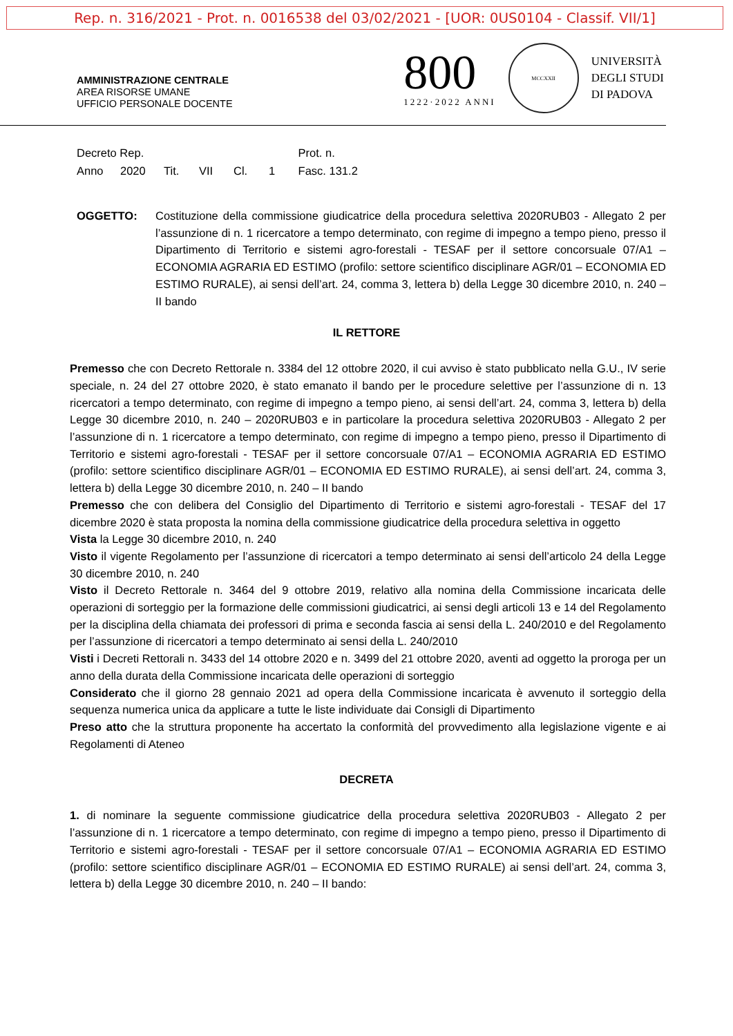Rep. n. 316/2021 - Prot. n. 0016538 del 03/02/2021 - [UOR: 0US0104 - Classif. VII/1]
AMMINISTRAZIONE CENTRALE
AREA RISORSE UMANE
UFFICIO PERSONALE DOCENTE
800
1222·2022 ANNI
MCCXXII
UNIVERSITÀ
DEGLI STUDI
DI PADOVA
Decreto Rep. Prot. n.
Anno 2020 Tit. VII Cl. 1 Fasc. 131.2
OGGETTO: Costituzione della commissione giudicatrice della procedura selettiva 2020RUB03 - Allegato 2 per l’assunzione di n. 1 ricercatore a tempo determinato, con regime di impegno a tempo pieno, presso il Dipartimento di Territorio e sistemi agro-forestali - TESAF per il settore concorsuale 07/A1 – ECONOMIA AGRARIA ED ESTIMO (profilo: settore scientifico disciplinare AGR/01 – ECONOMIA ED ESTIMO RURALE), ai sensi dell’art. 24, comma 3, lettera b) della Legge 30 dicembre 2010, n. 240 – II bando
IL RETTORE
Premesso che con Decreto Rettorale n. 3384 del 12 ottobre 2020, il cui avviso è stato pubblicato nella G.U., IV serie speciale, n. 24 del 27 ottobre 2020, è stato emanato il bando per le procedure selettive per l’assunzione di n. 13 ricercatori a tempo determinato, con regime di impegno a tempo pieno, ai sensi dell’art. 24, comma 3, lettera b) della Legge 30 dicembre 2010, n. 240 – 2020RUB03 e in particolare la procedura selettiva 2020RUB03 - Allegato 2 per l’assunzione di n. 1 ricercatore a tempo determinato, con regime di impegno a tempo pieno, presso il Dipartimento di Territorio e sistemi agro-forestali - TESAF per il settore concorsuale 07/A1 – ECONOMIA AGRARIA ED ESTIMO (profilo: settore scientifico disciplinare AGR/01 – ECONOMIA ED ESTIMO RURALE), ai sensi dell’art. 24, comma 3, lettera b) della Legge 30 dicembre 2010, n. 240 – II bando
Premesso che con delibera del Consiglio del Dipartimento di Territorio e sistemi agro-forestali - TESAF del 17 dicembre 2020 è stata proposta la nomina della commissione giudicatrice della procedura selettiva in oggetto
Vista la Legge 30 dicembre 2010, n. 240
Visto il vigente Regolamento per l’assunzione di ricercatori a tempo determinato ai sensi dell’articolo 24 della Legge 30 dicembre 2010, n. 240
Visto il Decreto Rettorale n. 3464 del 9 ottobre 2019, relativo alla nomina della Commissione incaricata delle operazioni di sorteggio per la formazione delle commissioni giudicatrici, ai sensi degli articoli 13 e 14 del Regolamento per la disciplina della chiamata dei professori di prima e seconda fascia ai sensi della L. 240/2010 e del Regolamento per l’assunzione di ricercatori a tempo determinato ai sensi della L. 240/2010
Visti i Decreti Rettorali n. 3433 del 14 ottobre 2020 e n. 3499 del 21 ottobre 2020, aventi ad oggetto la proroga per un anno della durata della Commissione incaricata delle operazioni di sorteggio
Considerato che il giorno 28 gennaio 2021 ad opera della Commissione incaricata è avvenuto il sorteggio della sequenza numerica unica da applicare a tutte le liste individuate dai Consigli di Dipartimento
Preso atto che la struttura proponente ha accertato la conformità del provvedimento alla legislazione vigente e ai Regolamenti di Ateneo
DECRETA
1. di nominare la seguente commissione giudicatrice della procedura selettiva 2020RUB03 - Allegato 2 per l’assunzione di n. 1 ricercatore a tempo determinato, con regime di impegno a tempo pieno, presso il Dipartimento di Territorio e sistemi agro-forestali - TESAF per il settore concorsuale 07/A1 – ECONOMIA AGRARIA ED ESTIMO (profilo: settore scientifico disciplinare AGR/01 – ECONOMIA ED ESTIMO RURALE) ai sensi dell’art. 24, comma 3, lettera b) della Legge 30 dicembre 2010, n. 240 – II bando: